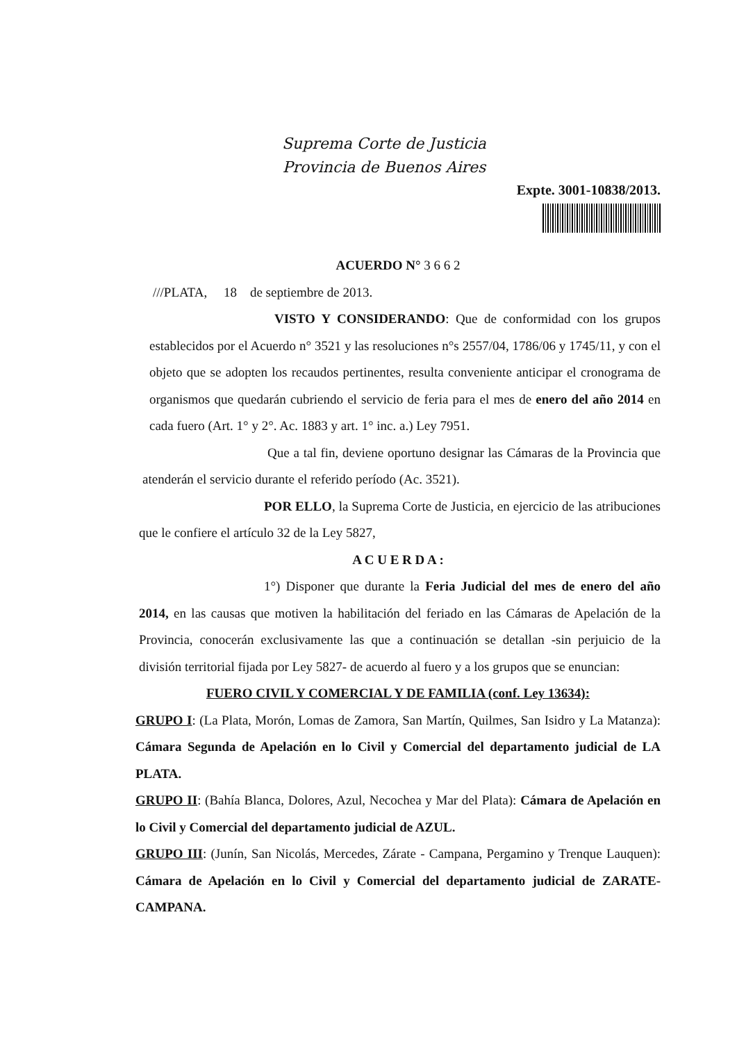Suprema Corte de Justicia
Provincia de Buenos Aires
Expte. 3001-10838/2013.
ACUERDO N° 3 6 6 2
///PLATA, 18 de septiembre de 2013.
VISTO Y CONSIDERANDO: Que de conformidad con los grupos establecidos por el Acuerdo n° 3521 y las resoluciones n°s 2557/04, 1786/06 y 1745/11, y con el objeto que se adopten los recaudos pertinentes, resulta conveniente anticipar el cronograma de organismos que quedarán cubriendo el servicio de feria para el mes de enero del año 2014 en cada fuero (Art. 1° y 2°. Ac. 1883 y art. 1° inc. a.) Ley 7951.
Que a tal fin, deviene oportuno designar las Cámaras de la Provincia que atenderán el servicio durante el referido período (Ac. 3521).
POR ELLO, la Suprema Corte de Justicia, en ejercicio de las atribuciones que le confiere el artículo 32 de la Ley 5827,
A C U E R D A :
1°) Disponer que durante la Feria Judicial del mes de enero del año 2014, en las causas que motiven la habilitación del feriado en las Cámaras de Apelación de la Provincia, conocerán exclusivamente las que a continuación se detallan -sin perjuicio de la división territorial fijada por Ley 5827- de acuerdo al fuero y a los grupos que se enuncian:
FUERO CIVIL Y COMERCIAL Y DE FAMILIA (conf. Ley 13634):
GRUPO I: (La Plata, Morón, Lomas de Zamora, San Martín, Quilmes, San Isidro y La Matanza): Cámara Segunda de Apelación en lo Civil y Comercial del departamento judicial de LA PLATA.
GRUPO II: (Bahía Blanca, Dolores, Azul, Necochea y Mar del Plata): Cámara de Apelación en lo Civil y Comercial del departamento judicial de AZUL.
GRUPO III: (Junín, San Nicolás, Mercedes, Zárate - Campana, Pergamino y Trenque Lauquen): Cámara de Apelación en lo Civil y Comercial del departamento judicial de ZARATE-CAMPANA.